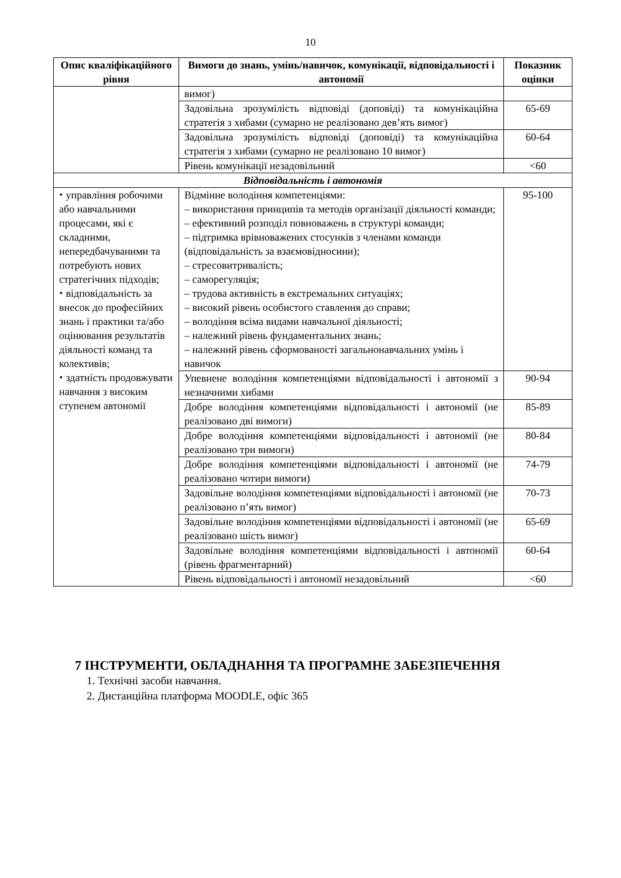10
| Опис кваліфікаційного рівня | Вимоги до знань, умінь/навичок, комунікації, відповідальності і автономії | Показник оцінки |
| --- | --- | --- |
| | вимог) | |
| | Задовільна зрозумілість відповіді (доповіді) та комунікаційна стратегія з хибами (сумарно не реалізовано дев’ять вимог) | 65-69 |
| | Задовільна зрозумілість відповіді (доповіді) та комунікаційна стратегія з хибами (сумарно не реалізовано 10 вимог) | 60-64 |
| | Рівень комунікації незадовільний | <60 |
| Відповідальність і автономія | | |
| ⬩ управління робочими або навчальними процесами, які є складними, непередбачуваними та потребують нових стратегічних підходів; ⬩ відповідальність за внесок до професійних знань і практики та/або оцінювання результатів діяльності команд та колективів; ⬩ здатність продовжувати навчання з високим ступенем автономії | Відмінне володіння компетенціями: – використання принципів та методів організації діяльності команди; – ефективний розподіл повноважень в структурі команди; – підтримка врівноважених стосунків з членами команди (відповідальність за взаємовідносини); – стресовитривалість; – саморегуляція; – трудова активність в екстремальних ситуаціях; – високий рівень особистого ставлення до справи; – володіння всіма видами навчальної діяльності; – належний рівень фундаментальних знань; – належний рівень сформованості загальнонавчальних умінь і навичок | 95-100 |
| | Упевнене володіння компетенціями відповідальності і автономії з незначними хибами | 90-94 |
| | Добре володіння компетенціями відповідальності і автономії (не реалізовано дві вимоги) | 85-89 |
| | Добре володіння компетенціями відповідальності і автономії (не реалізовано три вимоги) | 80-84 |
| | Добре володіння компетенціями відповідальності і автономії (не реалізовано чотири вимоги) | 74-79 |
| | Задовільне володіння компетенціями відповідальності і автономії (не реалізовано п’ять вимог) | 70-73 |
| | Задовільне володіння компетенціями відповідальності і автономії (не реалізовано шість вимог) | 65-69 |
| | Задовільне володіння компетенціями відповідальності і автономії (рівень фрагментарний) | 60-64 |
| | Рівень відповідальності і автономії незадовільний | <60 |
7 ІНСТРУМЕНТИ, ОБЛАДНАННЯ ТА ПРОГРАМНЕ ЗАБЕЗПЕЧЕННЯ
1. Технічні засоби навчання.
2. Дистанційна платформа MOODLE, офіс 365